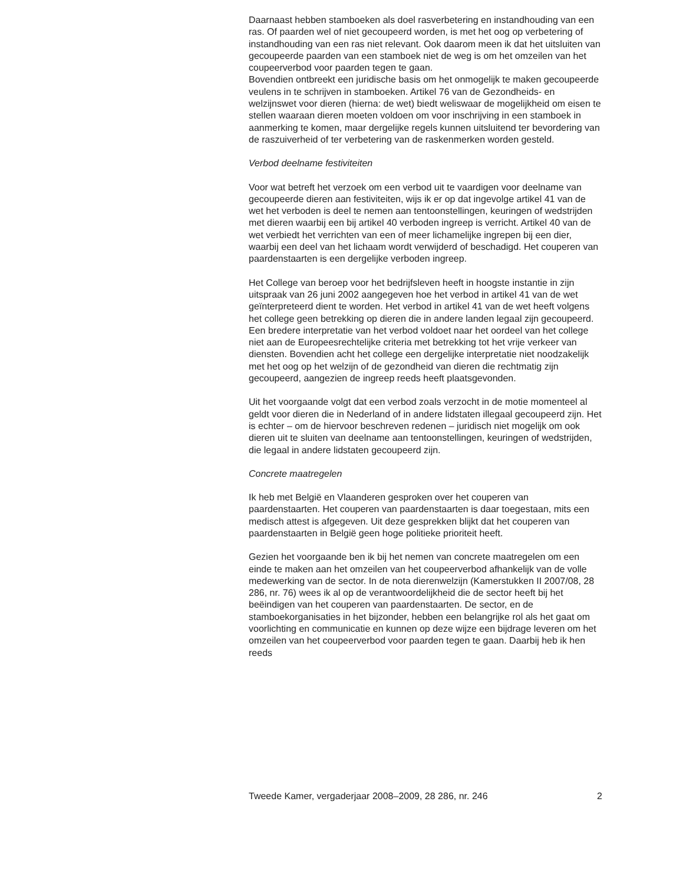Daarnaast hebben stamboeken als doel rasverbetering en instandhouding van een ras. Of paarden wel of niet gecoupeerd worden, is met het oog op verbetering of instandhouding van een ras niet relevant. Ook daarom meen ik dat het uitsluiten van gecoupeerde paarden van een stamboek niet de weg is om het omzeilen van het coupeerverbod voor paarden tegen te gaan.
Bovendien ontbreekt een juridische basis om het onmogelijk te maken gecoupeerde veulens in te schrijven in stamboeken. Artikel 76 van de Gezondheids- en welzijnswet voor dieren (hierna: de wet) biedt weliswaar de mogelijkheid om eisen te stellen waaraan dieren moeten voldoen om voor inschrijving in een stamboek in aanmerking te komen, maar dergelijke regels kunnen uitsluitend ter bevordering van de raszuiverheid of ter verbetering van de raskenmerken worden gesteld.
Verbod deelname festiviteiten
Voor wat betreft het verzoek om een verbod uit te vaardigen voor deelname van gecoupeerde dieren aan festiviteiten, wijs ik er op dat ingevolge artikel 41 van de wet het verboden is deel te nemen aan tentoonstellingen, keuringen of wedstrijden met dieren waarbij een bij artikel 40 verboden ingreep is verricht. Artikel 40 van de wet verbiedt het verrichten van een of meer lichamelijke ingrepen bij een dier, waarbij een deel van het lichaam wordt verwijderd of beschadigd. Het couperen van paardenstaarten is een dergelijke verboden ingreep.
Het College van beroep voor het bedrijfsleven heeft in hoogste instantie in zijn uitspraak van 26 juni 2002 aangegeven hoe het verbod in artikel 41 van de wet geïnterpreteerd dient te worden. Het verbod in artikel 41 van de wet heeft volgens het college geen betrekking op dieren die in andere landen legaal zijn gecoupeerd. Een bredere interpretatie van het verbod voldoet naar het oordeel van het college niet aan de Europeesrechtelijke criteria met betrekking tot het vrije verkeer van diensten. Bovendien acht het college een dergelijke interpretatie niet noodzakelijk met het oog op het welzijn of de gezondheid van dieren die rechtmatig zijn gecoupeerd, aangezien de ingreep reeds heeft plaatsgevonden.
Uit het voorgaande volgt dat een verbod zoals verzocht in de motie momenteel al geldt voor dieren die in Nederland of in andere lidstaten illegaal gecoupeerd zijn. Het is echter – om de hiervoor beschreven redenen – juridisch niet mogelijk om ook dieren uit te sluiten van deelname aan tentoonstellingen, keuringen of wedstrijden, die legaal in andere lidstaten gecoupeerd zijn.
Concrete maatregelen
Ik heb met België en Vlaanderen gesproken over het couperen van paardenstaarten. Het couperen van paardenstaarten is daar toegestaan, mits een medisch attest is afgegeven. Uit deze gesprekken blijkt dat het couperen van paardenstaarten in België geen hoge politieke prioriteit heeft.
Gezien het voorgaande ben ik bij het nemen van concrete maatregelen om een einde te maken aan het omzeilen van het coupeerverbod afhankelijk van de volle medewerking van de sector. In de nota dierenwelzijn (Kamerstukken II 2007/08, 28 286, nr. 76) wees ik al op de verantwoordelijkheid die de sector heeft bij het beëindigen van het couperen van paardenstaarten. De sector, en de stamboekorganisaties in het bijzonder, hebben een belangrijke rol als het gaat om voorlichting en communicatie en kunnen op deze wijze een bijdrage leveren om het omzeilen van het coupeerverbod voor paarden tegen te gaan. Daarbij heb ik hen reeds
Tweede Kamer, vergaderjaar 2008–2009, 28 286, nr. 246 2